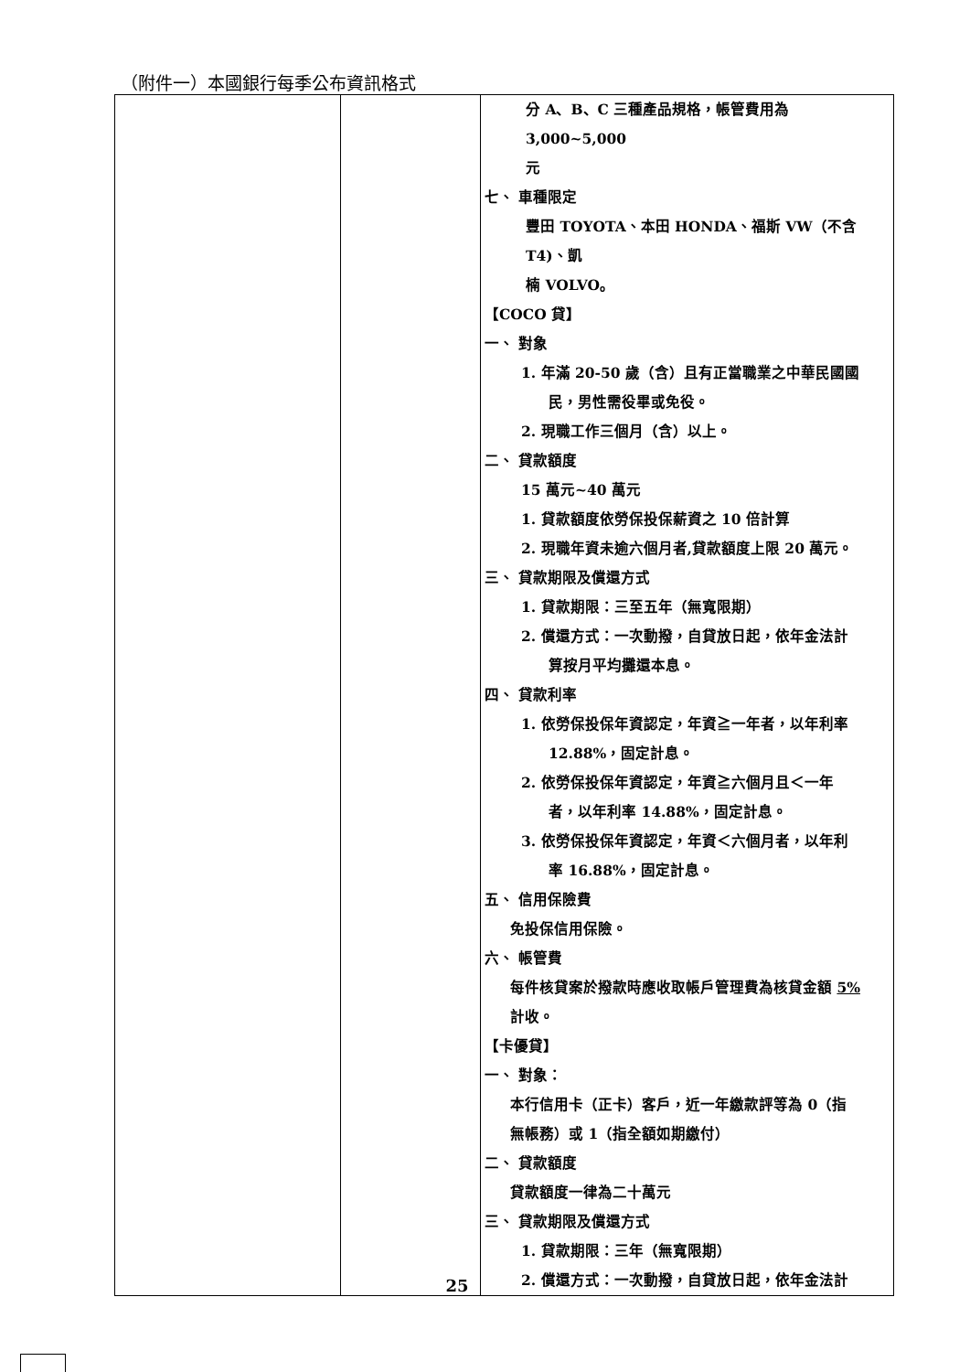（附件一）本國銀行每季公布資訊格式
| | | 分 A、B、C 三種產品規格，帳管費用為 3,000~5,000 元 七、 車種限定 豐田 TOYOTA、本田 HONDA、福斯 VW（不含 T4)、凱 楠 VOLVO。 【COCO 貸】 一、 對象 1. 年滿 20-50 歲（含）且有正當職業之中華民國國 民，男性需役畢或免役。 2. 現職工作三個月（含）以上。 二、 貸款額度 15 萬元~40 萬元 1. 貸款額度依勞保投保薪資之 10 倍計算 2. 現職年資未逾六個月者,貸款額度上限 20 萬元。 三、 貸款期限及償還方式 1. 貸款期限：三至五年（無寬限期） 2. 償還方式：一次動撥，自貸放日起，依年金法計 算按月平均攤還本息。 四、 貸款利率 1. 依勞保投保年資認定，年資≧一年者，以年利率 12.88%，固定計息。 2. 依勞保投保年資認定，年資≧六個月且＜一年 者，以年利率 14.88%，固定計息。 3. 依勞保投保年資認定，年資＜六個月者，以年利 率 16.88%，固定計息。 五、 信用保險費 免投保信用保險。 六、 帳管費 每件核貸案於撥款時應收取帳戶管理費為核貸金額 5% 計收。 【卡優貸】 一、 對象： 本行信用卡（正卡）客戶，近一年繳款評等為 0（指 無帳務）或 1（指全額如期繳付） 二、 貸款額度 貸款額度一律為二十萬元 三、 貸款期限及償還方式 1. 貸款期限：三年（無寬限期） 2. 償還方式：一次動撥，自貸放日起，依年金法計 |
25